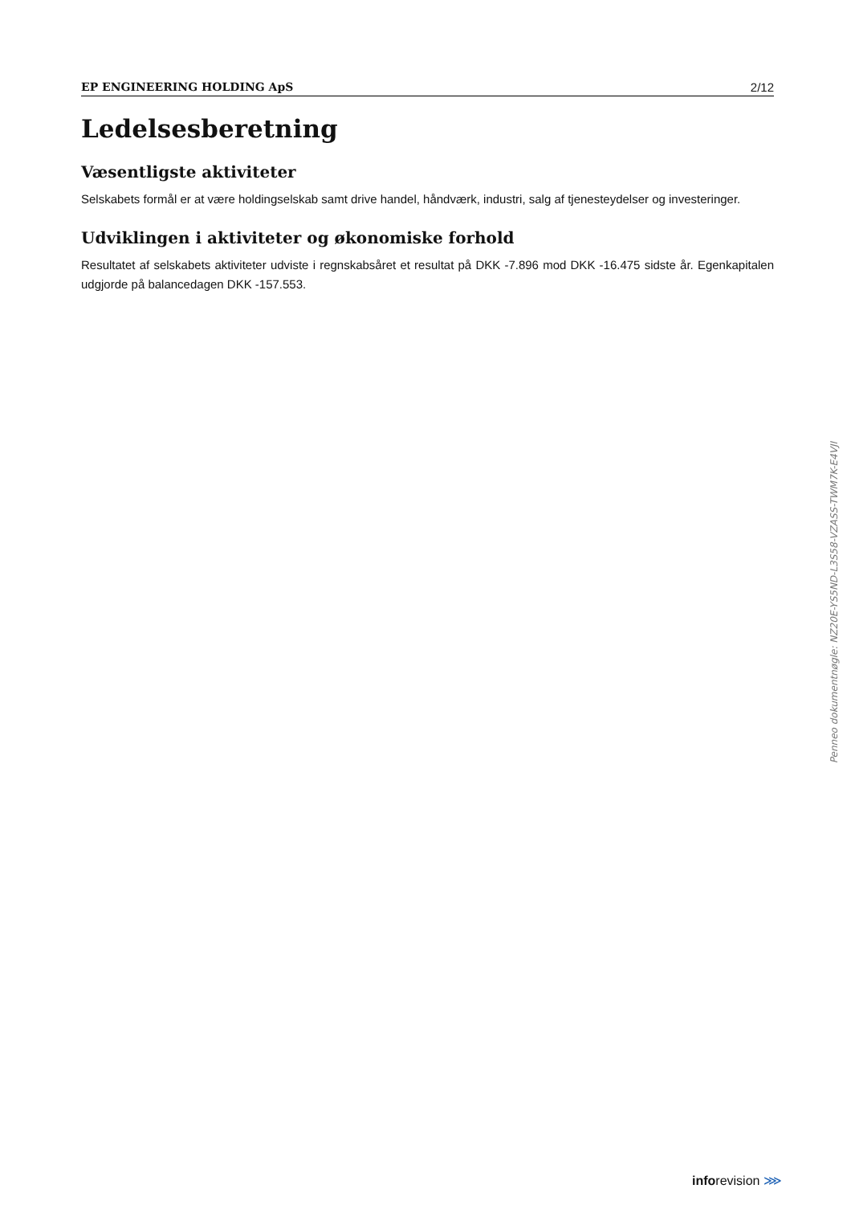EP ENGINEERING HOLDING ApS 2/12
Ledelsesberetning
Væsentligste aktiviteter
Selskabets formål er at være holdingselskab samt drive handel, håndværk, industri, salg af tjenesteydelser og investeringer.
Udviklingen i aktiviteter og økonomiske forhold
Resultatet af selskabets aktiviteter udviste i regnskabsåret et resultat på DKK -7.896 mod DKK -16.475 sidste år. Egenkapitalen udgjorde på balancedagen DKK -157.553.
Penneo dokumentnøgle: NZ20E-YS5ND-L3S58-VZASS-TWM7K-E4VJI
inforevision ⋙